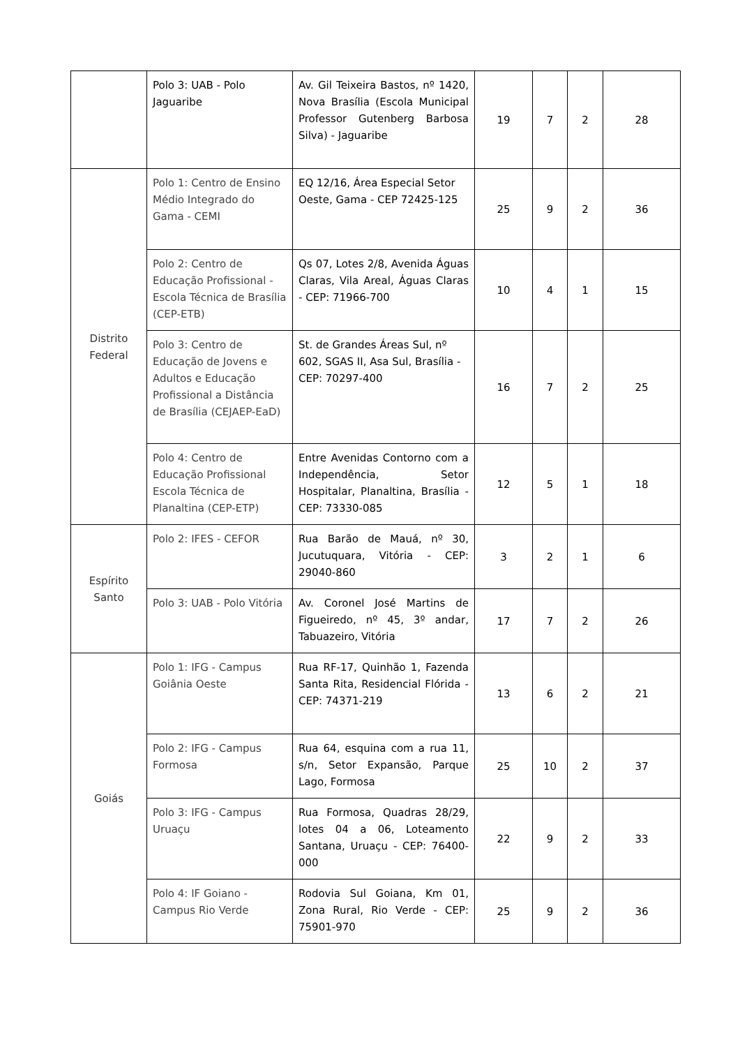| | Polo 3: UAB - Polo Jaguaribe | Av. Gil Teixeira Bastos, nº 1420, Nova Brasília (Escola Municipal Professor Gutenberg Barbosa Silva) - Jaguaribe | 19 | 7 | 2 | 28 |
| Distrito Federal | Polo 1: Centro de Ensino Médio Integrado do Gama - CEMI | EQ 12/16, Área Especial Setor Oeste, Gama - CEP 72425-125 | 25 | 9 | 2 | 36 |
| | Polo 2: Centro de Educação Profissional - Escola Técnica de Brasília (CEP-ETB) | Qs 07, Lotes 2/8, Avenida Águas Claras, Vila Areal, Águas Claras - CEP: 71966-700 | 10 | 4 | 1 | 15 |
| | Polo 3: Centro de Educação de Jovens e Adultos e Educação Profissional a Distância de Brasília (CEJAEP-EaD) | St. de Grandes Áreas Sul, nº 602, SGAS II, Asa Sul, Brasília - CEP: 70297-400 | 16 | 7 | 2 | 25 |
| | Polo 4: Centro de Educação Profissional Escola Técnica de Planaltina (CEP-ETP) | Entre Avenidas Contorno com a Independência, Setor Hospitalar, Planaltina, Brasília - CEP: 73330-085 | 12 | 5 | 1 | 18 |
| Espírito Santo | Polo 2: IFES - CEFOR | Rua Barão de Mauá, nº 30, Jucutuquara, Vitória - CEP: 29040-860 | 3 | 2 | 1 | 6 |
| | Polo 3: UAB - Polo Vitória | Av. Coronel José Martins de Figueiredo, nº 45, 3º andar, Tabuazeiro, Vitória | 17 | 7 | 2 | 26 |
| Goiás | Polo 1: IFG - Campus Goiânia Oeste | Rua RF-17, Quinhão 1, Fazenda Santa Rita, Residencial Flórida - CEP: 74371-219 | 13 | 6 | 2 | 21 |
| | Polo 2: IFG - Campus Formosa | Rua 64, esquina com a rua 11, s/n, Setor Expansão, Parque Lago, Formosa | 25 | 10 | 2 | 37 |
| | Polo 3: IFG - Campus Uruaçu | Rua Formosa, Quadras 28/29, lotes 04 a 06, Loteamento Santana, Uruaçu - CEP: 76400-000 | 22 | 9 | 2 | 33 |
| | Polo 4: IF Goiano - Campus Rio Verde | Rodovia Sul Goiana, Km 01, Zona Rural, Rio Verde - CEP: 75901-970 | 25 | 9 | 2 | 36 |